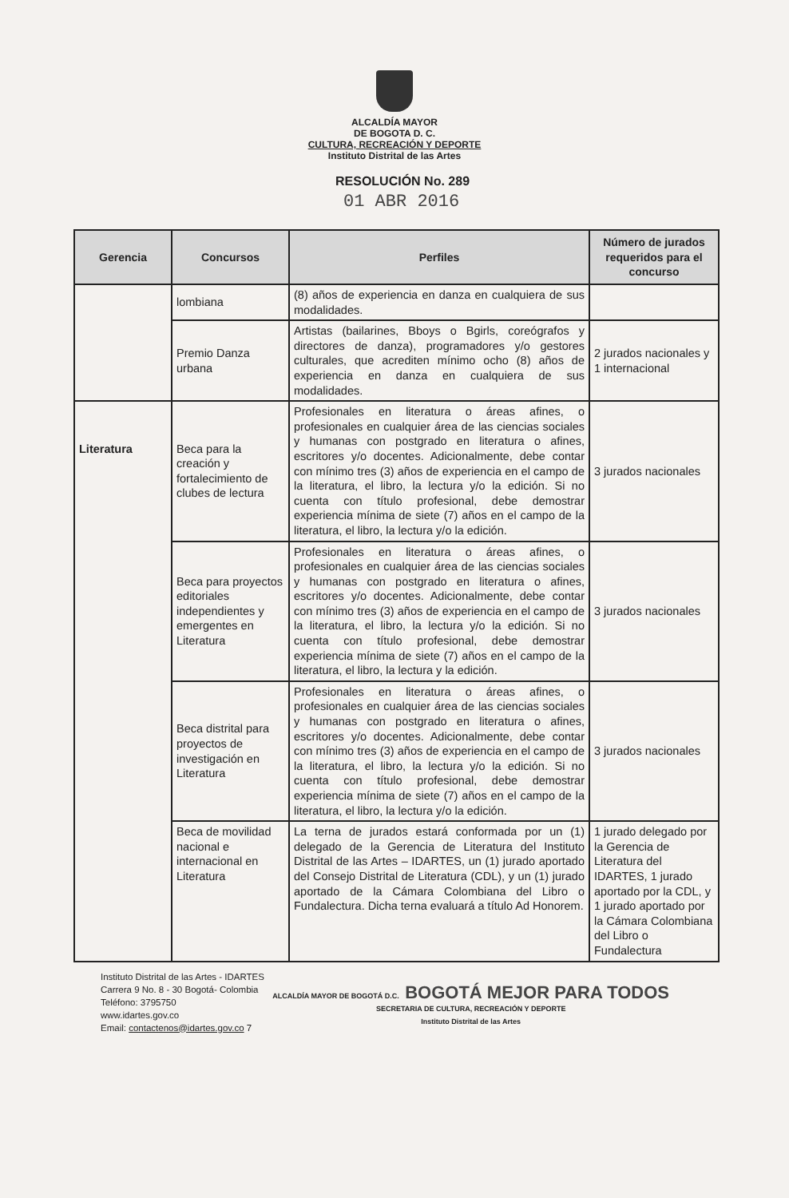ALCALDÍA MAYOR
DE BOGOTA D. C.
CULTURA, RECREACIÓN Y DEPORTE
Instituto Distrital de las Artes
RESOLUCIÓN No. 289
01 ABR 2016
| Gerencia | Concursos | Perfiles | Número de jurados requeridos para el concurso |
| --- | --- | --- | --- |
| | lombiana | (8) años de experiencia en danza en cualquiera de sus modalidades. | |
| | Premio Danza urbana | Artistas (bailarines, Bboys o Bgirls, coreógrafos y directores de danza), programadores y/o gestores culturales, que acrediten mínimo ocho (8) años de experiencia en danza en cualquiera de sus modalidades. | 2 jurados nacionales y 1 internacional |
| Literatura | Beca para la creación y fortalecimiento de clubes de lectura | Profesionales en literatura o áreas afines, o profesionales en cualquier área de las ciencias sociales y humanas con postgrado en literatura o afines, escritores y/o docentes. Adicionalmente, debe contar con mínimo tres (3) años de experiencia en el campo de la literatura, el libro, la lectura y/o la edición. Si no cuenta con título profesional, debe demostrar experiencia mínima de siete (7) años en el campo de la literatura, el libro, la lectura y/o la edición. | 3 jurados nacionales |
| | Beca para proyectos editoriales independientes y emergentes en Literatura | Profesionales en literatura o áreas afines, o profesionales en cualquier área de las ciencias sociales y humanas con postgrado en literatura o afines, escritores y/o docentes. Adicionalmente, debe contar con mínimo tres (3) años de experiencia en el campo de la literatura, el libro, la lectura y/o la edición. Si no cuenta con título profesional, debe demostrar experiencia mínima de siete (7) años en el campo de la literatura, el libro, la lectura y la edición. | 3 jurados nacionales |
| | Beca distrital para proyectos de investigación en Literatura | Profesionales en literatura o áreas afines, o profesionales en cualquier área de las ciencias sociales y humanas con postgrado en literatura o afines, escritores y/o docentes. Adicionalmente, debe contar con mínimo tres (3) años de experiencia en el campo de la literatura, el libro, la lectura y/o la edición. Si no cuenta con título profesional, debe demostrar experiencia mínima de siete (7) años en el campo de la literatura, el libro, la lectura y/o la edición. | 3 jurados nacionales |
| | Beca de movilidad nacional e internacional en Literatura | La terna de jurados estará conformada por un (1) delegado de la Gerencia de Literatura del Instituto Distrital de las Artes – IDARTES, un (1) jurado aportado del Consejo Distrital de Literatura (CDL), y un (1) jurado aportado de la Cámara Colombiana del Libro o Fundalectura. Dicha terna evaluará a título Ad Honorem. | 1 jurado delegado por la Gerencia de Literatura del IDARTES, 1 jurado aportado por la CDL, y 1 jurado aportado por la Cámara Colombiana del Libro o Fundalectura |
Instituto Distrital de las Artes - IDARTES
Carrera 9 No. 8 - 30 Bogotá- Colombia
Teléfono: 3795750
www.idartes.gov.co
Email: contactenos@idartes.gov.co 7
ALCALDÍA MAYOR DE BOGOTÁ D.C. BOGOTÁ MEJOR PARA TODOS
SECRETARIA DE CULTURA, RECREACIÓN Y DEPORTE
Instituto Distrital de las Artes